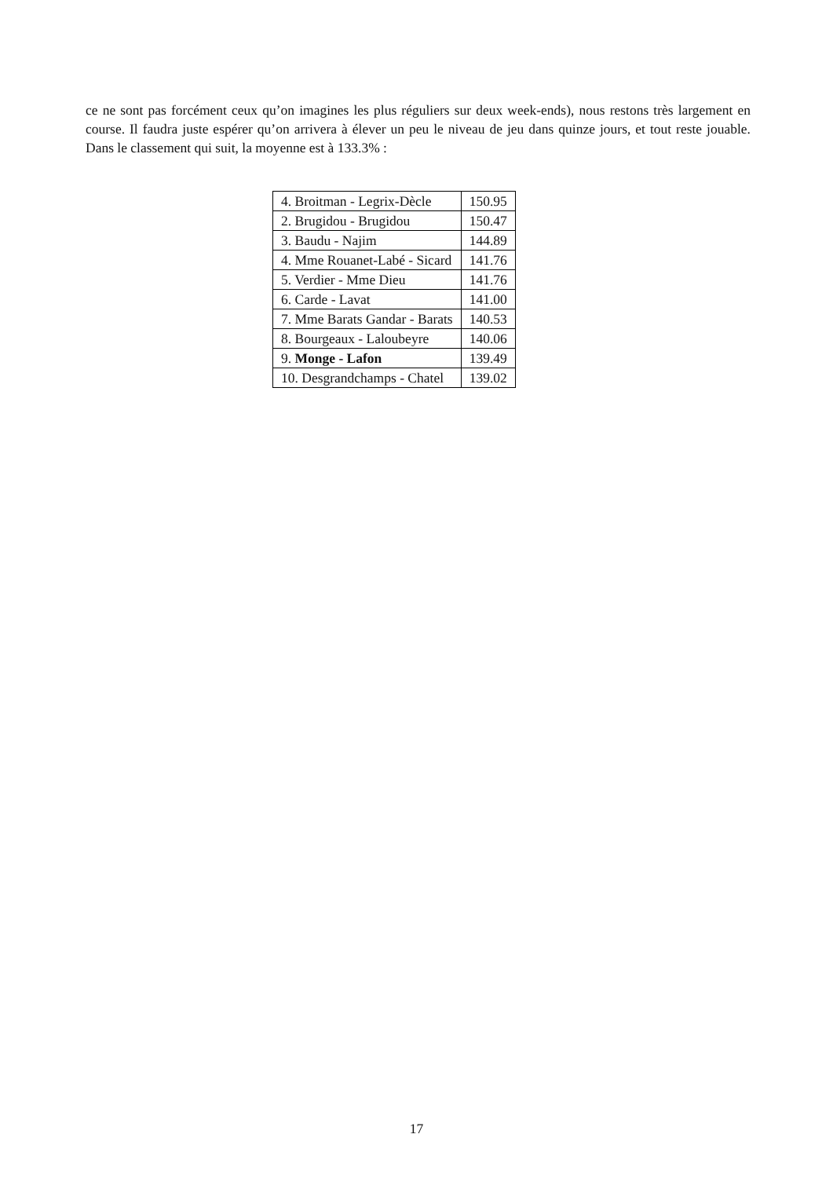ce ne sont pas forcément ceux qu’on imagines les plus réguliers sur deux week-ends), nous restons très largement en course. Il faudra juste espérer qu’on arrivera à élever un peu le niveau de jeu dans quinze jours, et tout reste jouable. Dans le classement qui suit, la moyenne est à 133.3% :
| 4. Broitman - Legrix-Dècle | 150.95 |
| 2. Brugidou - Brugidou | 150.47 |
| 3. Baudu - Najim | 144.89 |
| 4. Mme Rouanet-Labé - Sicard | 141.76 |
| 5. Verdier - Mme Dieu | 141.76 |
| 6. Carde - Lavat | 141.00 |
| 7. Mme Barats Gandar - Barats | 140.53 |
| 8. Bourgeaux - Laloubeyre | 140.06 |
| 9. Monge - Lafon | 139.49 |
| 10. Desgrandchamps - Chatel | 139.02 |
17